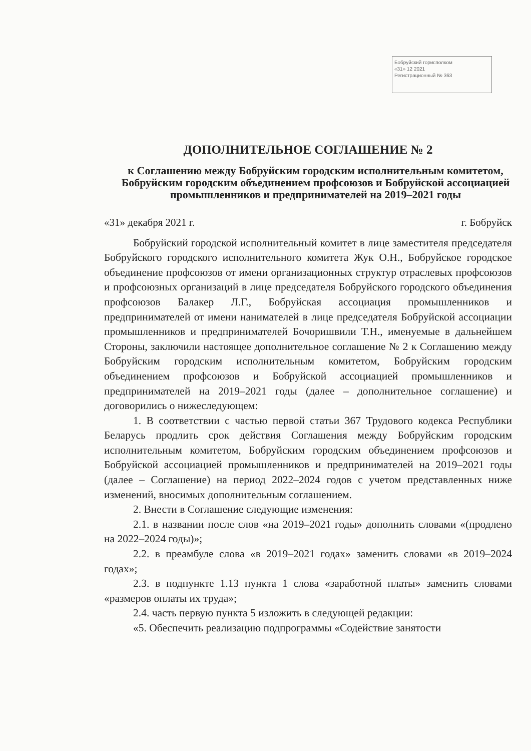Бобруйский горисполком
«31» 12 2021
Регистрационный № 363
ДОПОЛНИТЕЛЬНОЕ СОГЛАШЕНИЕ № 2
к Соглашению между Бобруйским городским исполнительным комитетом, Бобруйским городским объединением профсоюзов и Бобруйской ассоциацией промышленников и предпринимателей на 2019–2021 годы
«31» декабря 2021 г. г. Бобруйск
Бобруйский городской исполнительный комитет в лице заместителя председателя Бобруйского городского исполнительного комитета Жук О.Н., Бобруйское городское объединение профсоюзов от имени организационных структур отраслевых профсоюзов и профсоюзных организаций в лице председателя Бобруйского городского объединения профсоюзов Балакер Л.Г., Бобруйская ассоциация промышленников и предпринимателей от имени нанимателей в лице председателя Бобруйской ассоциации промышленников и предпринимателей Бочоришвили Т.Н., именуемые в дальнейшем Стороны, заключили настоящее дополнительное соглашение № 2 к Соглашению между Бобруйским городским исполнительным комитетом, Бобруйским городским объединением профсоюзов и Бобруйской ассоциацией промышленников и предпринимателей на 2019–2021 годы (далее – дополнительное соглашение) и договорились о нижеследующем:
1. В соответствии с частью первой статьи 367 Трудового кодекса Республики Беларусь продлить срок действия Соглашения между Бобруйским городским исполнительным комитетом, Бобруйским городским объединением профсоюзов и Бобруйской ассоциацией промышленников и предпринимателей на 2019–2021 годы (далее – Соглашение) на период 2022–2024 годов с учетом представленных ниже изменений, вносимых дополнительным соглашением.
2. Внести в Соглашение следующие изменения:
2.1. в названии после слов «на 2019–2021 годы» дополнить словами «(продлено на 2022–2024 годы)»;
2.2. в преамбуле слова «в 2019–2021 годах» заменить словами «в 2019–2024 годах»;
2.3. в подпункте 1.13 пункта 1 слова «заработной платы» заменить словами «размеров оплаты их труда»;
2.4. часть первую пункта 5 изложить в следующей редакции:
«5. Обеспечить реализацию подпрограммы «Содействие занятости